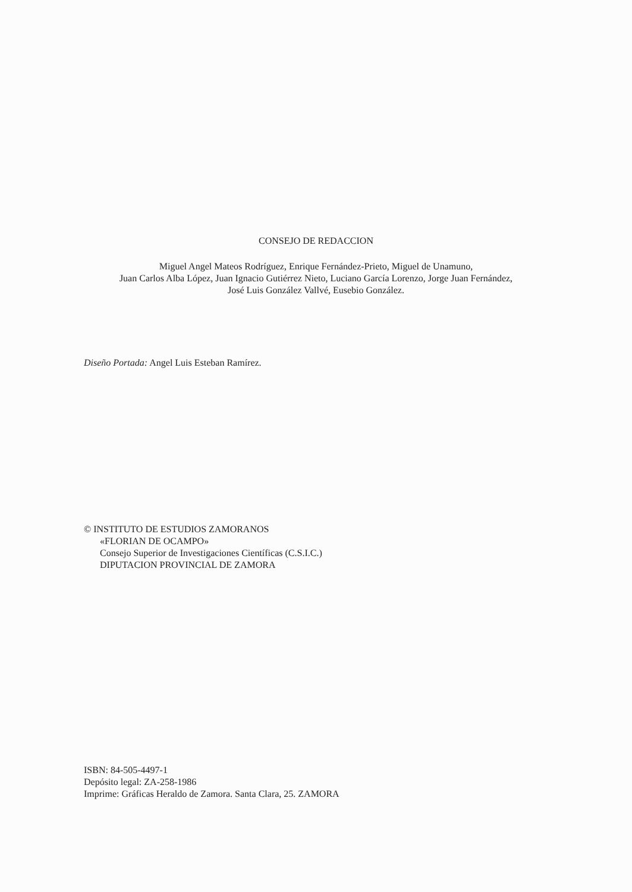CONSEJO DE REDACCION
Miguel Angel Mateos Rodríguez, Enrique Fernández-Prieto, Miguel de Unamuno,
Juan Carlos Alba López, Juan Ignacio Gutiérrez Nieto, Luciano García Lorenzo, Jorge Juan Fernández,
José Luis González Vallvé, Eusebio González.
Diseño Portada: Angel Luis Esteban Ramírez.
© INSTITUTO DE ESTUDIOS ZAMORANOS
«FLORIAN DE OCAMPO»
Consejo Superior de Investigaciones Científicas (C.S.I.C.)
DIPUTACION PROVINCIAL DE ZAMORA
ISBN: 84-505-4497-1
Depósito legal: ZA-258-1986
Imprime: Gráficas Heraldo de Zamora. Santa Clara, 25. ZAMORA